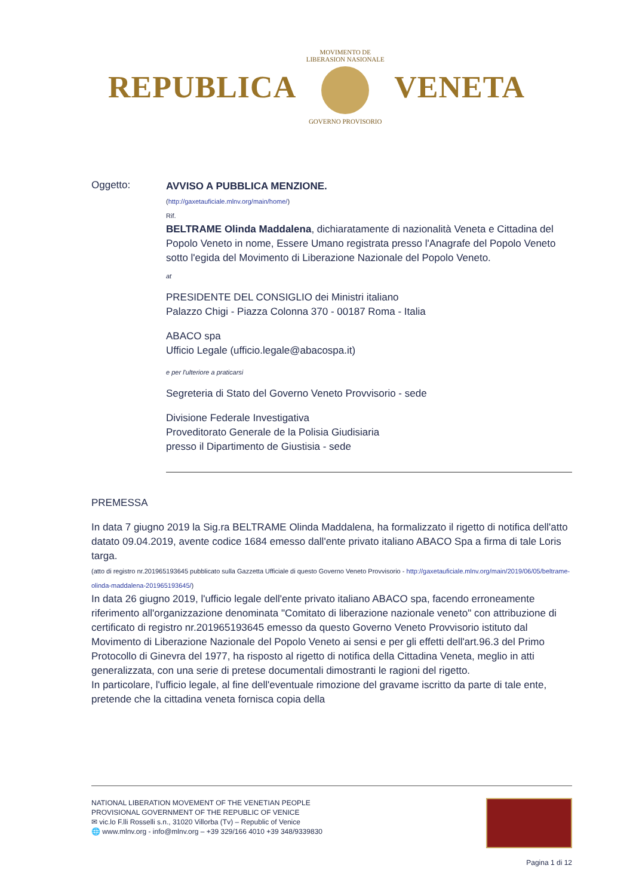REPUBLICA
MOVIMENTO DE LIBERASION NASIONALE
GOVERNO PROVISORIO
VENETA
Oggetto:
AVVISO A PUBBLICA MENZIONE.
(http://gaxetauficiale.mlnv.org/main/home/)
Rif.
BELTRAME Olinda Maddalena, dichiaratamente di nazionalità Veneta e Cittadina del Popolo Veneto in nome, Essere Umano registrata presso l'Anagrafe del Popolo Veneto sotto l'egida del Movimento di Liberazione Nazionale del Popolo Veneto.
at
PRESIDENTE DEL CONSIGLIO dei Ministri italiano
Palazzo Chigi - Piazza Colonna 370 - 00187 Roma - Italia
ABACO spa
Ufficio Legale (ufficio.legale@abacospa.it)
e per l'ulteriore a praticarsi
Segreteria di Stato del Governo Veneto Provvisorio - sede
Divisione Federale Investigativa
Proveditorato Generale de la Polisia Giudisiaria
presso il Dipartimento de Giustisia - sede
PREMESSA
In data 7 giugno 2019 la Sig.ra BELTRAME Olinda Maddalena, ha formalizzato il rigetto di notifica dell'atto datato 09.04.2019, avente codice 1684 emesso dall'ente privato italiano ABACO Spa a firma di tale Loris targa.
(atto di registro nr.201965193645 pubblicato sulla Gazzetta Ufficiale di questo Governo Veneto Provvisorio - http://gaxetauficiale.mlnv.org/main/2019/06/05/beltrame-olinda-maddalena-201965193645/)
In data 26 giugno 2019, l'ufficio legale dell'ente privato italiano ABACO spa, facendo erroneamente riferimento all'organizzazione denominata "Comitato di liberazione nazionale veneto" con attribuzione di certificato di registro nr.201965193645 emesso da questo Governo Veneto Provvisorio istituto dal Movimento di Liberazione Nazionale del Popolo Veneto ai sensi e per gli effetti dell'art.96.3 del Primo Protocollo di Ginevra del 1977, ha risposto al rigetto di notifica della Cittadina Veneta, meglio in atti generalizzata, con una serie di pretese documentali dimostranti le ragioni del rigetto.
In particolare, l'ufficio legale, al fine dell'eventuale rimozione del gravame iscritto da parte di tale ente, pretende che la cittadina veneta fornisca copia della
NATIONAL LIBERATION MOVEMENT OF THE VENETIAN PEOPLE
PROVISIONAL GOVERNMENT OF THE REPUBLIC OF VENICE
✉ vic.lo F.lli Rosselli s.n., 31020 Villorba (Tv) – Republic of Venice
🌐 www.mlnv.org - info@mlnv.org – +39 329/166 4010 +39 348/9339830
Pagina 1 di 12